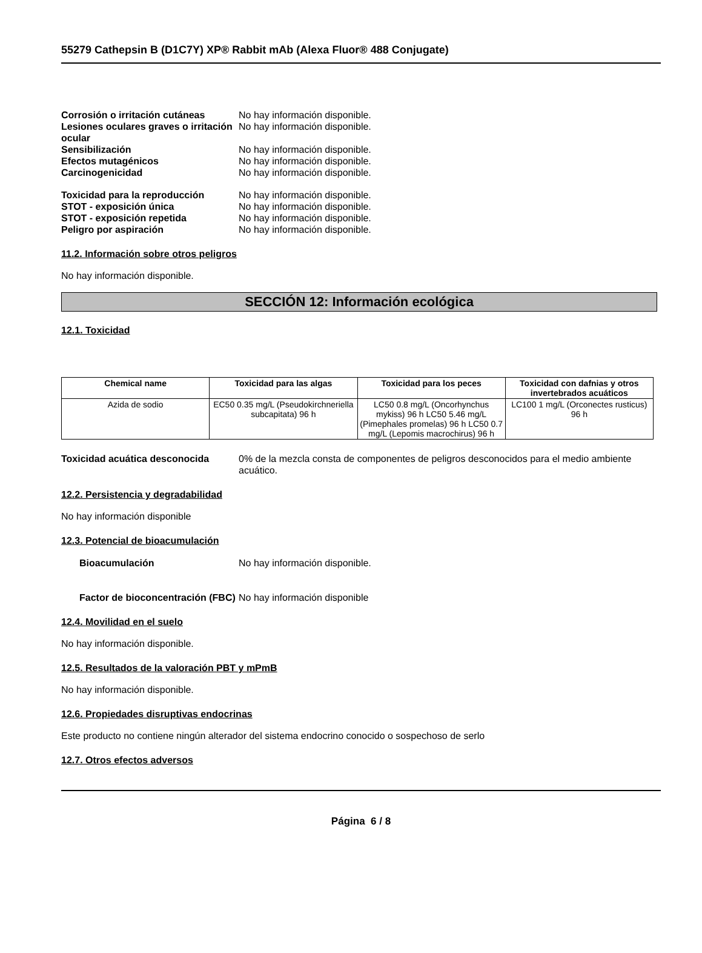55279 Cathepsin B (D1C7Y) XP® Rabbit mAb (Alexa Fluor® 488 Conjugate)
Corrosión o irritación cutáneas
No hay información disponible.
Lesiones oculares graves o irritación ocular
No hay información disponible.
Sensibilización No hay información disponible.
Efectos mutagénicos No hay información disponible.
Carcinogenicidad No hay información disponible.
Toxicidad para la reproducción No hay información disponible.
STOT - exposición única No hay información disponible.
STOT - exposición repetida No hay información disponible.
Peligro por aspiración No hay información disponible.
11.2. Información sobre otros peligros
No hay información disponible.
SECCIÓN 12: Información ecológica
12.1. Toxicidad
| Chemical name | Toxicidad para las algas | Toxicidad para los peces | Toxicidad con dafnias y otros invertebrados acuáticos |
| --- | --- | --- | --- |
| Azida de sodio | EC50 0.35 mg/L (Pseudokirchneriella subcapitata) 96 h | LC50 0.8 mg/L (Oncorhynchus mykiss) 96 h LC50 5.46 mg/L (Pimephales promelas) 96 h LC50 0.7 mg/L (Lepomis macrochirus) 96 h | LC100 1 mg/L (Orconectes rusticus) 96 h |
Toxicidad acuática desconocida 0% de la mezcla consta de componentes de peligros desconocidos para el medio ambiente acuático.
12.2. Persistencia y degradabilidad
No hay información disponible
12.3. Potencial de bioacumulación
Bioacumulación No hay información disponible.
Factor de bioconcentración (FBC)
No hay información disponible
12.4. Movilidad en el suelo
No hay información disponible.
12.5. Resultados de la valoración PBT y mPmB
No hay información disponible.
12.6. Propiedades disruptivas endocrinas
Este producto no contiene ningún alterador del sistema endocrino conocido o sospechoso de serlo
12.7. Otros efectos adversos
Página 6 / 8